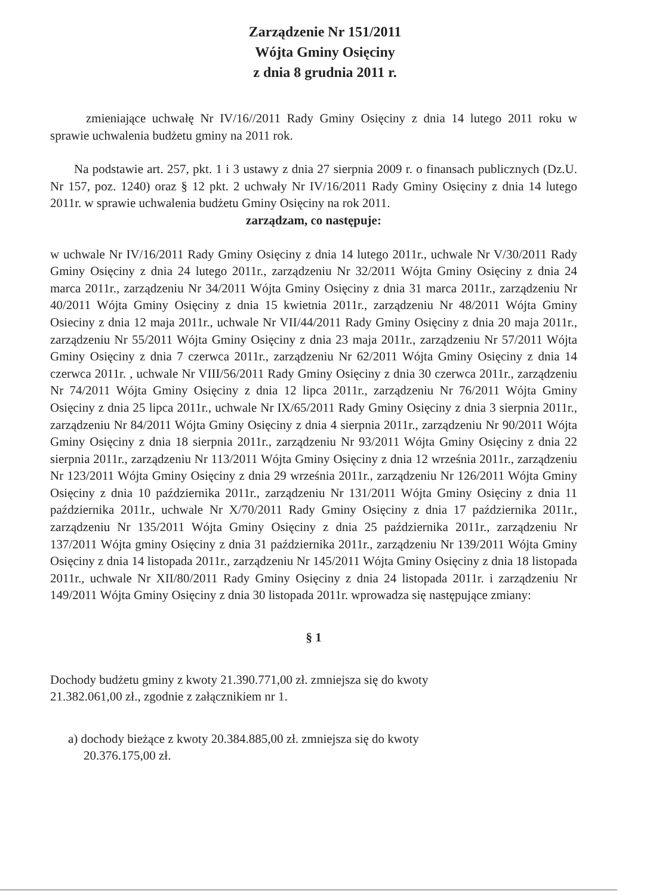Zarządzenie Nr 151/2011
Wójta Gminy Osięciny
z dnia 8 grudnia 2011 r.
zmieniające uchwałę Nr IV/16//2011 Rady Gminy Osięciny z dnia 14 lutego 2011 roku w sprawie uchwalenia budżetu gminy na 2011 rok.
Na podstawie art. 257, pkt. 1 i 3 ustawy z dnia 27 sierpnia 2009 r. o finansach publicznych (Dz.U. Nr 157, poz. 1240) oraz § 12 pkt. 2 uchwały Nr IV/16/2011 Rady Gminy Osięciny z dnia 14 lutego 2011r. w sprawie uchwalenia budżetu Gminy Osięciny na rok 2011.
zarządzam, co następuje:
w uchwale Nr IV/16/2011 Rady Gminy Osięciny z dnia 14 lutego 2011r., uchwale Nr V/30/2011 Rady Gminy Osięciny z dnia 24 lutego 2011r., zarządzeniu Nr 32/2011 Wójta Gminy Osięciny z dnia 24 marca 2011r., zarządzeniu Nr 34/2011 Wójta Gminy Osięciny z dnia 31 marca 2011r., zarządzeniu Nr 40/2011 Wójta Gminy Osięciny z dnia 15 kwietnia 2011r., zarządzeniu Nr 48/2011 Wójta Gminy Osieciny z dnia 12 maja 2011r., uchwale Nr VII/44/2011 Rady Gminy Osięciny z dnia 20 maja 2011r., zarządzeniu Nr 55/2011 Wójta Gminy Osięciny z dnia 23 maja 2011r., zarządzeniu Nr 57/2011 Wójta Gminy Osięciny z dnia 7 czerwca 2011r., zarządzeniu Nr 62/2011 Wójta Gminy Osięciny z dnia 14 czerwca 2011r. , uchwale Nr VIII/56/2011 Rady Gminy Osięciny z dnia 30 czerwca 2011r., zarządzeniu Nr 74/2011 Wójta Gminy Osięciny z dnia 12 lipca 2011r., zarządzeniu Nr 76/2011 Wójta Gminy Osięciny z dnia 25 lipca 2011r., uchwale Nr IX/65/2011 Rady Gminy Osięciny z dnia 3 sierpnia 2011r., zarządzeniu Nr 84/2011 Wójta Gminy Osięciny z dnia 4 sierpnia 2011r., zarządzeniu Nr 90/2011 Wójta Gminy Osięciny z dnia 18 sierpnia 2011r., zarządzeniu Nr 93/2011 Wójta Gminy Osięciny z dnia 22 sierpnia 2011r., zarządzeniu Nr 113/2011 Wójta Gminy Osięciny z dnia 12 września 2011r., zarządzeniu Nr 123/2011 Wójta Gminy Osięciny z dnia 29 września 2011r., zarządzeniu Nr 126/2011 Wójta Gminy Osięciny z dnia 10 października 2011r., zarządzeniu Nr 131/2011 Wójta Gminy Osięciny z dnia 11 października 2011r., uchwale Nr X/70/2011 Rady Gminy Osięciny z dnia 17 października 2011r., zarządzeniu Nr 135/2011 Wójta Gminy Osięciny z dnia 25 października 2011r., zarządzeniu Nr 137/2011 Wójta gminy Osięciny z dnia 31 października 2011r., zarządzeniu Nr 139/2011 Wójta Gminy Osięciny z dnia 14 listopada 2011r., zarządzeniu Nr 145/2011 Wójta Gminy Osięciny z dnia 18 listopada 2011r., uchwale Nr XII/80/2011 Rady Gminy Osięciny z dnia 24 listopada 2011r. i zarządzeniu Nr 149/2011 Wójta Gminy Osięciny z dnia 30 listopada 2011r. wprowadza się następujące zmiany:
§ 1
Dochody budżetu gminy z kwoty 21.390.771,00 zł. zmniejsza się do kwoty
21.382.061,00 zł., zgodnie z załącznikiem nr 1.
a) dochody bieżące z kwoty 20.384.885,00 zł. zmniejsza się do kwoty
20.376.175,00 zł.